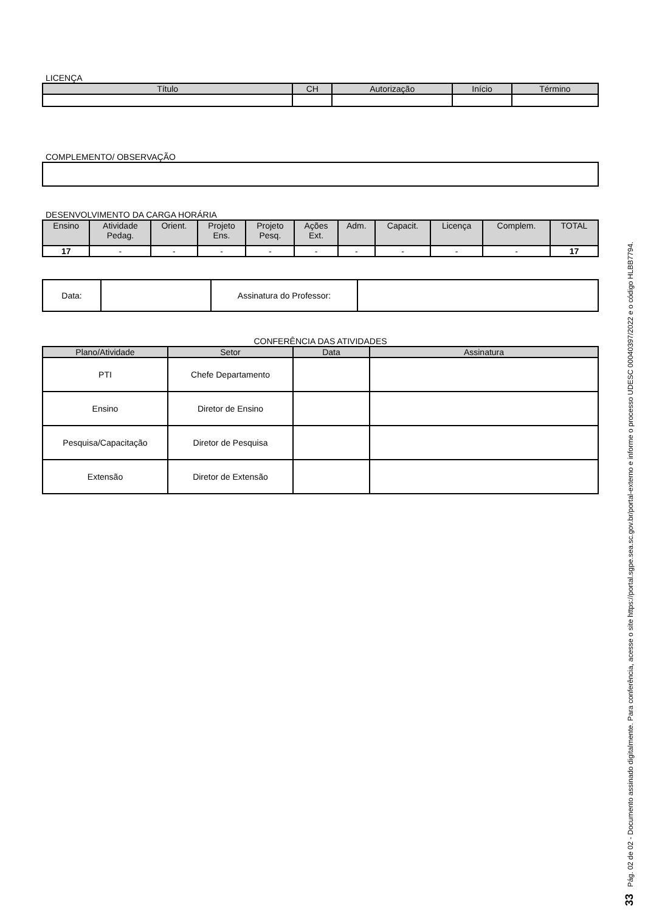LICENÇA
| Título | CH | Autorização | Início | Término |
| --- | --- | --- | --- | --- |
COMPLEMENTO/ OBSERVAÇÃO
DESENVOLVIMENTO DA CARGA HORÁRIA
| Ensino | Atividade Pedag. | Orient. | Projeto Ens. | Projeto Pesq. | Ações Ext. | Adm. | Capacit. | Licença | Complem. | TOTAL |
| --- | --- | --- | --- | --- | --- | --- | --- | --- | --- | --- |
| 17 | - | - | - | - | - | - | - | - | - | 17 |
| Data: | | Assinatura do Professor: | |
CONFERÊNCIA DAS ATIVIDADES
| Plano/Atividade | Setor | Data | Assinatura |
| --- | --- | --- | --- |
| PTI | Chefe Departamento | | |
| Ensino | Diretor de Ensino | | |
| Pesquisa/Capacitação | Diretor de Pesquisa | | |
| Extensão | Diretor de Extensão | | |
33 Pág. 02 de 02 - Documento assinado digitalmente. Para conferência, acesse o site https://portal.sgpe.sea.sc.gov.br/portal-externo e informe o processo UDESC 00040397/2022 e o código HLBB7794.